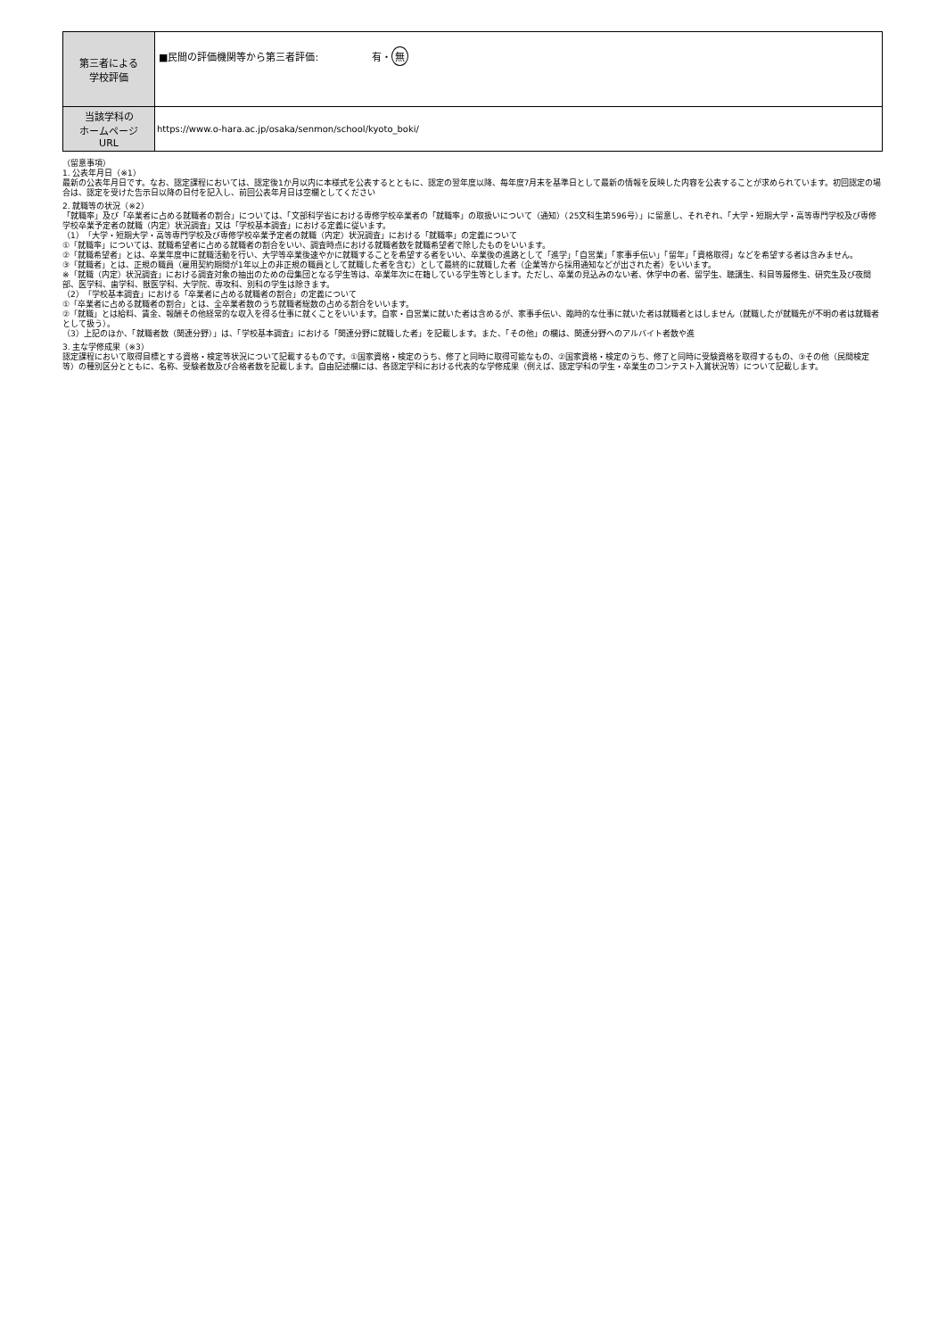| 第三者による 学校評価 | ■民間の評価機関等から第三者評価: 有・ 無 |
| 当該学科の ホームページ URL | https://www.o-hara.ac.jp/osaka/senmon/school/kyoto_boki/ |
（留意事項）
1. 公表年月日（※1）
最新の公表年月日です。なお、認定課程においては、認定後1か月以内に本様式を公表するとともに、認定の翌年度以降、毎年度7月末を基準日として最新の情報を反映した内容を公表することが求められています。初回認定の場合は、認定を受けた告示日以降の日付を記入し、前回公表年月日は空欄としてください
2. 就職等の状況（※2）
「就職率」及び「卒業者に占める就職者の割合」については、「文部科学省における専修学校卒業者の「就職率」の取扱いについて（通知）（25文科生第596号）」に留意し、それぞれ、「大学・短期大学・高等専門学校及び専修学校卒業予定者の就職（内定）状況調査」又は「学校基本調査」における定義に従います。
（1）「大学・短期大学・高等専門学校及び専修学校卒業予定者の就職（内定）状況調査」における「就職率」の定義について
①「就職率」については、就職希望者に占める就職者の割合をいい、調査時点における就職者数を就職希望者で除したものをいいます。
②「就職希望者」とは、卒業年度中に就職活動を行い、大学等卒業後速やかに就職することを希望する者をいい、卒業後の進路として「進学」「自営業」「家事手伝い」「留年」「資格取得」などを希望する者は含みません。
③「就職者」とは、正規の職員（雇用契約期間が1年以上の非正規の職員として就職した者を含む）として最終的に就職した者（企業等から採用通知などが出された者）をいいます。
※「就職（内定）状況調査」における調査対象の抽出のための母集団となる学生等は、卒業年次に在籍している学生等とします。ただし、卒業の見込みのない者、休学中の者、留学生、聴講生、科目等履修生、研究生及び夜間部、医学科、歯学科、獣医学科、大学院、専攻科、別科の学生は除きます。
（2）「学校基本調査」における「卒業者に占める就職者の割合」の定義について
①「卒業者に占める就職者の割合」とは、全卒業者数のうち就職者総数の占める割合をいいます。
②「就職」とは給料、賃金、報酬その他経常的な収入を得る仕事に就くことをいいます。自家・自営業に就いた者は含めるが、家事手伝い、臨時的な仕事に就いた者は就職者とはしません（就職したが就職先が不明の者は就職者として扱う）。
（3）上記のほか、「就職者数（関連分野）」は、「学校基本調査」における「関連分野に就職した者」を記載します。また、「その他」の欄は、関連分野へのアルバイト者数や進
3. 主な学修成果（※3）
認定課程において取得目標とする資格・検定等状況について記載するものです。①国家資格・検定のうち、修了と同時に取得可能なもの、②国家資格・検定のうち、修了と同時に受験資格を取得するもの、③その他（民間検定等）の種別区分とともに、名称、受験者数及び合格者数を記載します。自由記述欄には、各認定学科における代表的な学修成果（例えば、認定学科の学生・卒業生のコンテスト入賞状況等）について記載します。